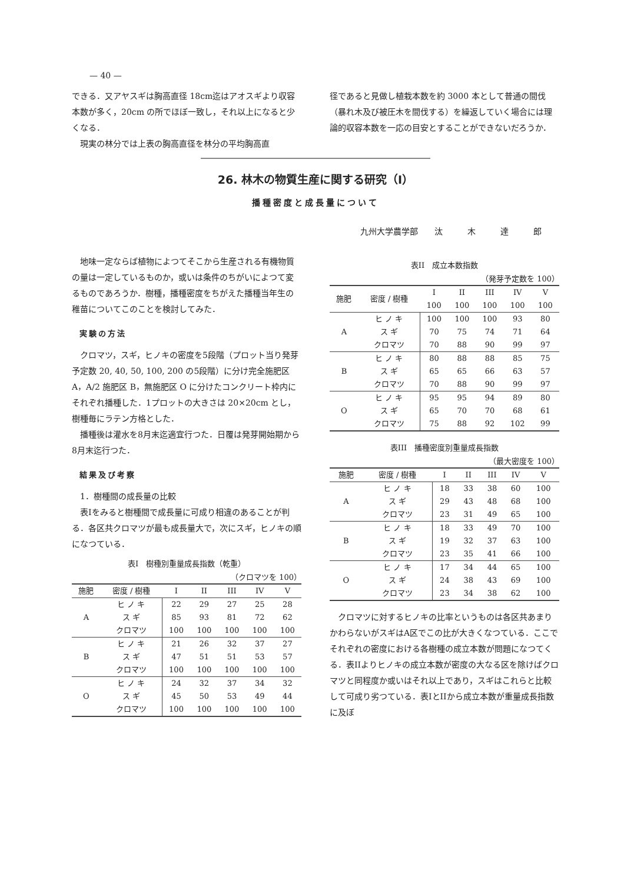— 40 —
できる．又アヤスギは胸高直径 18cm迄はアオスギより収容本数が多く，20cm の所でほぼ一致し，それ以上になると少くなる．
現実の林分では上表の胸高直径を林分の平均胸高直
径であると見做し植栽本数を約 3000 本として普通の間伐（暴れ木及び被圧木を間伐する）を繰返していく場合には理論的収容本数を一応の目安とすることができないだろうか．
26. 林木の物質生産に関する研究（I）
播種密度と成長量について
九州大学農学部　　汰　　　木　　　達　　　郎
地味一定ならば植物によつてそこから生産される有機物質の量は一定しているものか，或いは条件のちがいによつて変るものであろうか．樹種，播種密度をちがえた播種当年生の稚苗についてこのことを検討してみた．
実験の方法
クロマツ，スギ，ヒノキの密度を5段階（プロット当り発芽予定数 20, 40, 50, 100, 200 の5段階）に分け完全施肥区 A，A/2 施肥区 B，無施肥区 O に分けたコンクリート枠内にそれぞれ播種した．1プロットの大きさは 20×20cm とし，樹種毎にラテン方格とした．
播種後は灌水を8月末迄適宜行つた．日覆は発芽開始期から8月末迄行つた．
結果及び考察
1．樹種間の成長量の比較
表Iをみると樹種間で成長量に可成り相違のあることが判る．各区共クロマツが最も成長量大で，次にスギ，ヒノキの順になつている．
表I　樹種別重量成長指数（乾重）
（クロマツを 100）
| 施肥 | 密度 / 樹種 | I | II | III | IV | V |
| --- | --- | --- | --- | --- | --- | --- |
| A | ヒ ノ キ | 22 | 29 | 27 | 25 | 28 |
| | ス ギ | 85 | 93 | 81 | 72 | 62 |
| | クロマツ | 100 | 100 | 100 | 100 | 100 |
| B | ヒ ノ キ | 21 | 26 | 32 | 37 | 27 |
| | ス ギ | 47 | 51 | 51 | 53 | 57 |
| | クロマツ | 100 | 100 | 100 | 100 | 100 |
| O | ヒ ノ キ | 24 | 32 | 37 | 34 | 32 |
| | ス ギ | 45 | 50 | 53 | 49 | 44 |
| | クロマツ | 100 | 100 | 100 | 100 | 100 |
表II　成立本数指数
（発芽予定数を 100）
| 施肥 | 密度 / 樹種 | I 100 | II 100 | III 100 | IV 100 | V 100 |
| --- | --- | --- | --- | --- | --- | --- |
| A | ヒ ノ キ | 100 | 100 | 100 | 93 | 80 |
| | ス ギ | 70 | 75 | 74 | 71 | 64 |
| | クロマツ | 70 | 88 | 90 | 99 | 97 |
| B | ヒ ノ キ | 80 | 88 | 88 | 85 | 75 |
| | ス ギ | 65 | 65 | 66 | 63 | 57 |
| | クロマツ | 70 | 88 | 90 | 99 | 97 |
| O | ヒ ノ キ | 95 | 95 | 94 | 89 | 80 |
| | ス ギ | 65 | 70 | 70 | 68 | 61 |
| | クロマツ | 75 | 88 | 92 | 102 | 99 |
表III　播種密度別重量成長指数
（最大密度を 100）
| 施肥 | 密度 / 樹種 | I | II | III | IV | V |
| --- | --- | --- | --- | --- | --- | --- |
| A | ヒ ノ キ | 18 | 33 | 38 | 60 | 100 |
| | ス ギ | 29 | 43 | 48 | 68 | 100 |
| | クロマツ | 23 | 31 | 49 | 65 | 100 |
| B | ヒ ノ キ | 18 | 33 | 49 | 70 | 100 |
| | ス ギ | 19 | 32 | 37 | 63 | 100 |
| | クロマツ | 23 | 35 | 41 | 66 | 100 |
| O | ヒ ノ キ | 17 | 34 | 44 | 65 | 100 |
| | ス ギ | 24 | 38 | 43 | 69 | 100 |
| | クロマツ | 23 | 34 | 38 | 62 | 100 |
クロマツに対するヒノキの比率というものは各区共あまりかわらないがスギはA区でこの比が大きくなつている．ここでそれぞれの密度における各樹種の成立本数が問題になつてくる．表IIよりヒノキの成立本数が密度の大なる区を除けばクロマツと同程度か或いはそれ以上であり，スギはこれらと比較して可成り劣つている．表IとIIから成立本数が重量成長指数に及ぼ